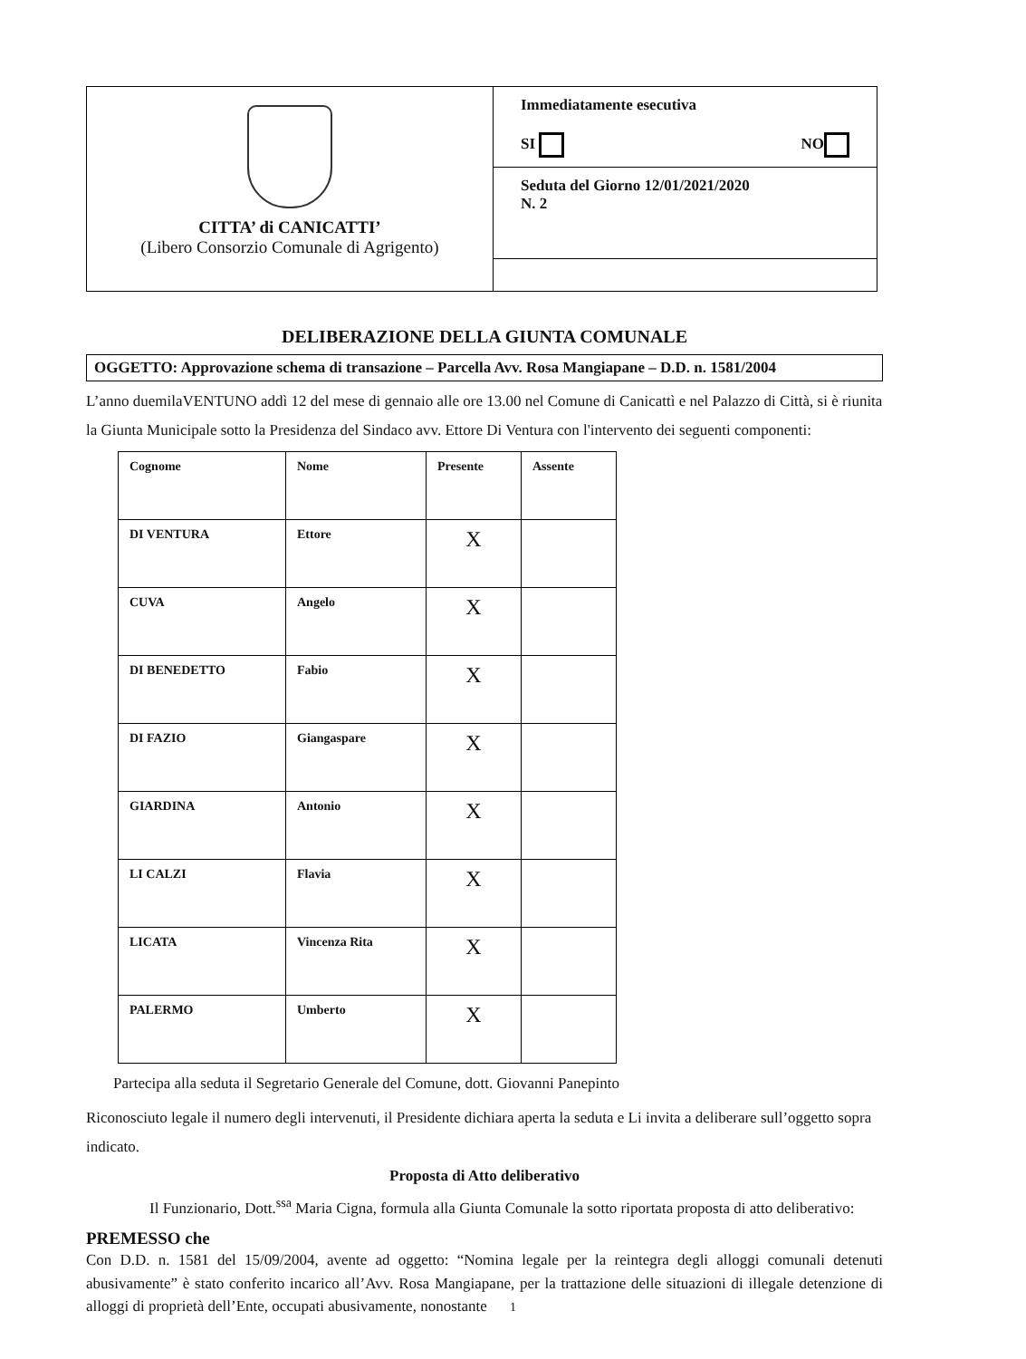CITTA’ di CANICATTI’
(Libero Consorzio Comunale di Agrigento)
Immediatamente esecutiva
SI NO
Seduta del Giorno 12/01/2021/2020
N. 2
DELIBERAZIONE DELLA GIUNTA COMUNALE
OGGETTO: Approvazione schema di transazione – Parcella Avv. Rosa Mangiapane – D.D. n. 1581/2004
L’anno duemilaVENTUNO addì 12 del mese di gennaio alle ore 13.00 nel Comune di Canicattì e nel Palazzo di Città, si è riunita la Giunta Municipale sotto la Presidenza del Sindaco avv. Ettore Di Ventura con l'intervento dei seguenti componenti:
| Cognome | Nome | Presente | Assente |
| --- | --- | --- | --- |
| DI VENTURA | Ettore | X | |
| CUVA | Angelo | X | |
| DI BENEDETTO | Fabio | X | |
| DI FAZIO | Giangaspare | X | |
| GIARDINA | Antonio | X | |
| LI CALZI | Flavia | X | |
| LICATA | Vincenza Rita | X | |
| PALERMO | Umberto | X | |
Partecipa alla seduta il Segretario Generale del Comune, dott. Giovanni Panepinto
Riconosciuto legale il numero degli intervenuti, il Presidente dichiara aperta la seduta e Li invita a deliberare sull’oggetto sopra indicato.
Proposta di Atto deliberativo
Il Funzionario, Dott.<sup>ssa</sup> Maria Cigna, formula alla Giunta Comunale la sotto riportata proposta di atto deliberativo:
PREMESSO che
Con D.D. n. 1581 del 15/09/2004, avente ad oggetto: “Nomina legale per la reintegra degli alloggi comunali detenuti abusivamente” è stato conferito incarico all’Avv. Rosa Mangiapane, per la trattazione delle situazioni di illegale detenzione di alloggi di proprietà dell’Ente, occupati abusivamente, nonostante
1